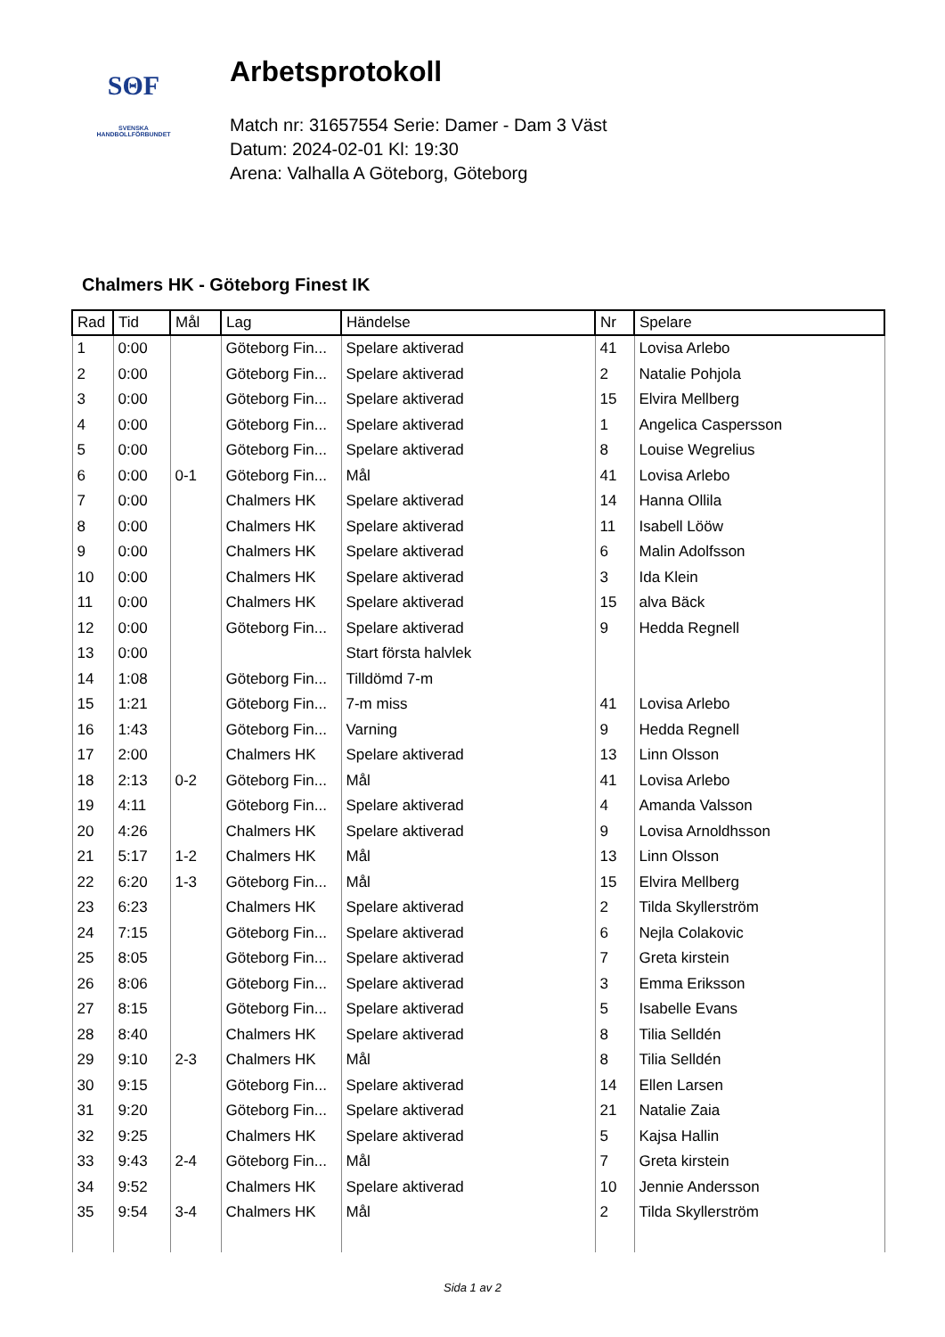SΘF
SVENSKA
HANDBOLLFÖRBUNDET
Arbetsprotokoll
Match nr: 31657554 Serie: Damer - Dam 3 Väst
Datum: 2024-02-01 Kl: 19:30
Arena: Valhalla A Göteborg, Göteborg
Chalmers HK - Göteborg Finest IK
| Rad | Tid | Mål | Lag | Händelse | Nr | Spelare |
| --- | --- | --- | --- | --- | --- | --- |
| 1 | 0:00 | | Göteborg Fin... | Spelare aktiverad | 41 | Lovisa Arlebo |
| 2 | 0:00 | | Göteborg Fin... | Spelare aktiverad | 2 | Natalie Pohjola |
| 3 | 0:00 | | Göteborg Fin... | Spelare aktiverad | 15 | Elvira Mellberg |
| 4 | 0:00 | | Göteborg Fin... | Spelare aktiverad | 1 | Angelica Caspersson |
| 5 | 0:00 | | Göteborg Fin... | Spelare aktiverad | 8 | Louise Wegrelius |
| 6 | 0:00 | 0-1 | Göteborg Fin... | Mål | 41 | Lovisa Arlebo |
| 7 | 0:00 | | Chalmers HK | Spelare aktiverad | 14 | Hanna Ollila |
| 8 | 0:00 | | Chalmers HK | Spelare aktiverad | 11 | Isabell Lööw |
| 9 | 0:00 | | Chalmers HK | Spelare aktiverad | 6 | Malin Adolfsson |
| 10 | 0:00 | | Chalmers HK | Spelare aktiverad | 3 | Ida Klein |
| 11 | 0:00 | | Chalmers HK | Spelare aktiverad | 15 | alva Bäck |
| 12 | 0:00 | | Göteborg Fin... | Spelare aktiverad | 9 | Hedda Regnell |
| 13 | 0:00 | | | Start första halvlek | | |
| 14 | 1:08 | | Göteborg Fin... | Tilldömd 7-m | | |
| 15 | 1:21 | | Göteborg Fin... | 7-m miss | 41 | Lovisa Arlebo |
| 16 | 1:43 | | Göteborg Fin... | Varning | 9 | Hedda Regnell |
| 17 | 2:00 | | Chalmers HK | Spelare aktiverad | 13 | Linn Olsson |
| 18 | 2:13 | 0-2 | Göteborg Fin... | Mål | 41 | Lovisa Arlebo |
| 19 | 4:11 | | Göteborg Fin... | Spelare aktiverad | 4 | Amanda Valsson |
| 20 | 4:26 | | Chalmers HK | Spelare aktiverad | 9 | Lovisa Arnoldhsson |
| 21 | 5:17 | 1-2 | Chalmers HK | Mål | 13 | Linn Olsson |
| 22 | 6:20 | 1-3 | Göteborg Fin... | Mål | 15 | Elvira Mellberg |
| 23 | 6:23 | | Chalmers HK | Spelare aktiverad | 2 | Tilda Skyllerström |
| 24 | 7:15 | | Göteborg Fin... | Spelare aktiverad | 6 | Nejla Colakovic |
| 25 | 8:05 | | Göteborg Fin... | Spelare aktiverad | 7 | Greta kirstein |
| 26 | 8:06 | | Göteborg Fin... | Spelare aktiverad | 3 | Emma Eriksson |
| 27 | 8:15 | | Göteborg Fin... | Spelare aktiverad | 5 | Isabelle Evans |
| 28 | 8:40 | | Chalmers HK | Spelare aktiverad | 8 | Tilia Selldén |
| 29 | 9:10 | 2-3 | Chalmers HK | Mål | 8 | Tilia Selldén |
| 30 | 9:15 | | Göteborg Fin... | Spelare aktiverad | 14 | Ellen Larsen |
| 31 | 9:20 | | Göteborg Fin... | Spelare aktiverad | 21 | Natalie Zaia |
| 32 | 9:25 | | Chalmers HK | Spelare aktiverad | 5 | Kajsa Hallin |
| 33 | 9:43 | 2-4 | Göteborg Fin... | Mål | 7 | Greta kirstein |
| 34 | 9:52 | | Chalmers HK | Spelare aktiverad | 10 | Jennie Andersson |
| 35 | 9:54 | 3-4 | Chalmers HK | Mål | 2 | Tilda Skyllerström |
Sida 1 av 2